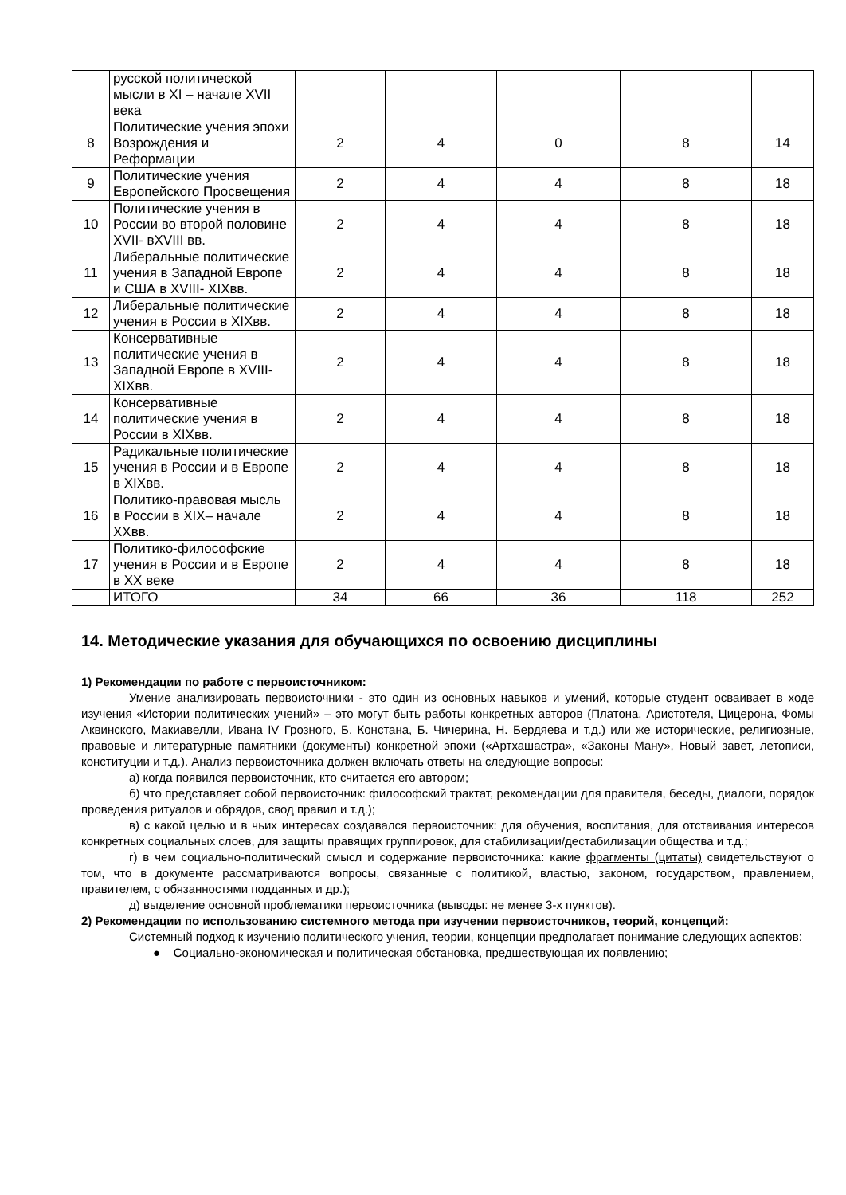| | русской политической мысли в XI – начале XVII века | | | | | |
| 8 | Политические учения эпохи Возрождения и Реформации | 2 | 4 | 0 | 8 | 14 |
| 9 | Политические учения Европейского Просвещения | 2 | 4 | 4 | 8 | 18 |
| 10 | Политические учения в России во второй половине XVII- вXVIII вв. | 2 | 4 | 4 | 8 | 18 |
| 11 | Либеральные политические учения в Западной Европе и США в XVIII- XIXвв. | 2 | 4 | 4 | 8 | 18 |
| 12 | Либеральные политические учения в России в XIXвв. | 2 | 4 | 4 | 8 | 18 |
| 13 | Консервативные политические учения в Западной Европе в XVIII- XIXвв. | 2 | 4 | 4 | 8 | 18 |
| 14 | Консервативные политические учения в России в XIXвв. | 2 | 4 | 4 | 8 | 18 |
| 15 | Радикальные политические учения в России и в Европе в XIXвв. | 2 | 4 | 4 | 8 | 18 |
| 16 | Политико-правовая мысль в России в XIX– начале XXвв. | 2 | 4 | 4 | 8 | 18 |
| 17 | Политико-философские учения в России и в Европе в XX веке | 2 | 4 | 4 | 8 | 18 |
| | ИТОГО | 34 | 66 | 36 | 118 | 252 |
14. Методические указания для обучающихся по освоению дисциплины
1) Рекомендации по работе с первоисточником:
Умение анализировать первоисточники - это один из основных навыков и умений, которые студент осваивает в ходе изучения «Истории политических учений» – это могут быть работы конкретных авторов (Платона, Аристотеля, Цицерона, Фомы Аквинского, Макиавелли, Ивана IV Грозного, Б. Констана, Б. Чичерина, Н. Бердяева и т.д.) или же исторические, религиозные, правовые и литературные памятники (документы) конкретной эпохи («Артхашастра», «Законы Ману», Новый завет, летописи, конституции и т.д.). Анализ первоисточника должен включать ответы на следующие вопросы:
а) когда появился первоисточник, кто считается его автором;
б) что представляет собой первоисточник: философский трактат, рекомендации для правителя, беседы, диалоги, порядок проведения ритуалов и обрядов, свод правил и т.д.);
в) с какой целью и в чьих интересах создавался первоисточник: для обучения, воспитания, для отстаивания интересов конкретных социальных слоев, для защиты правящих группировок, для стабилизации/дестабилизации общества и т.д.;
г) в чем социально-политический смысл и содержание первоисточника: какие фрагменты (цитаты) свидетельствуют о том, что в документе рассматриваются вопросы, связанные с политикой, властью, законом, государством, правлением, правителем, с обязанностями подданных и др.);
д) выделение основной проблематики первоисточника (выводы: не менее 3-х пунктов).
2) Рекомендации по использованию системного метода при изучении первоисточников, теорий, концепций:
Системный подход к изучению политического учения, теории, концепции предполагает понимание следующих аспектов:
● Социально-экономическая и политическая обстановка, предшествующая их появлению;